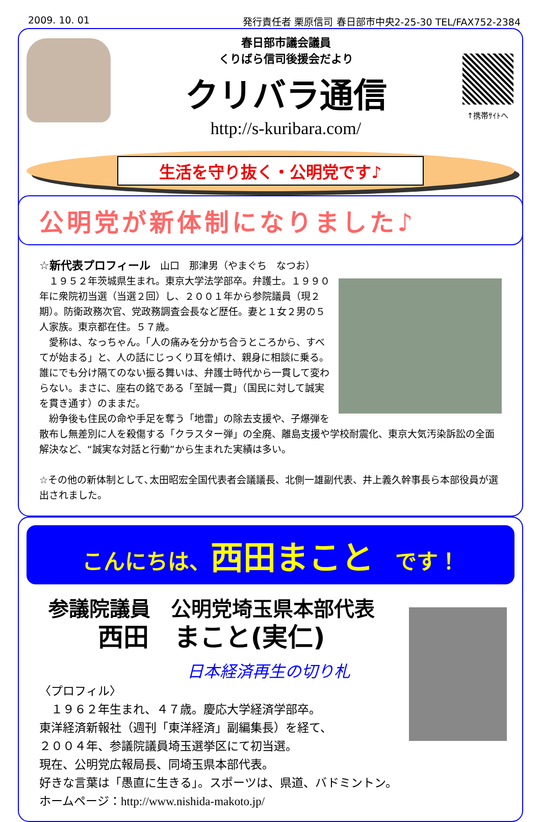2009. 10. 01 発行責任者 栗原信司 春日部市中央2-25-30 TEL/FAX752-2384
春日部市議会議員
くりばら信司後援会だより
クリバラ通信
http://s-kuribara.com/
↑携帯ｻｲﾄへ
生活を守り抜く・公明党です♪
公明党が新体制になりました♪
☆新代表プロフィール　山口　那津男（やまぐち　なつお）
　１９５２年茨城県生まれ。東京大学法学部卒。弁護士。１９９０年に衆院初当選（当選２回）し、２００１年から参院議員（現２期）。防衛政務次官、党政務調査会長など歴任。妻と１女２男の５人家族。東京都在住。５７歳。
　愛称は、なっちゃん。「人の痛みを分かち合うところから、すべてが始まる」と、人の話にじっくり耳を傾け、親身に相談に乗る。誰にでも分け隔てのない振る舞いは、弁護士時代から一貫して変わらない。まさに、座右の銘である「至誠一貫」（国民に対して誠実を貫き通す）のままだ。
　紛争後も住民の命や手足を奪う「地雷」の除去支援や、子爆弾を散布し無差別に人を殺傷する「クラスター弾」の全廃、離島支援や学校耐震化、東京大気汚染訴訟の全面解決など、“誠実な対話と行動”から生まれた実績は多い。
☆その他の新体制として､太田昭宏全国代表者会議議長、北側一雄副代表、井上義久幹事長ら本部役員が選出されました。
こんにちは、西田まこと　です！
参議院議員　公明党埼玉県本部代表
西田　まこと(実仁)
日本経済再生の切り札
〈プロフィル〉
　１９６２年生まれ、４７歳。慶応大学経済学部卒。
東洋経済新報社（週刊「東洋経済」副編集長）を経て、
２００４年、参議院議員埼玉選挙区にて初当選。
現在、公明党広報局長、同埼玉県本部代表。
好きな言葉は「愚直に生きる」。スポーツは、県道、バドミントン。
ホームページ：http://www.nishida-makoto.jp/